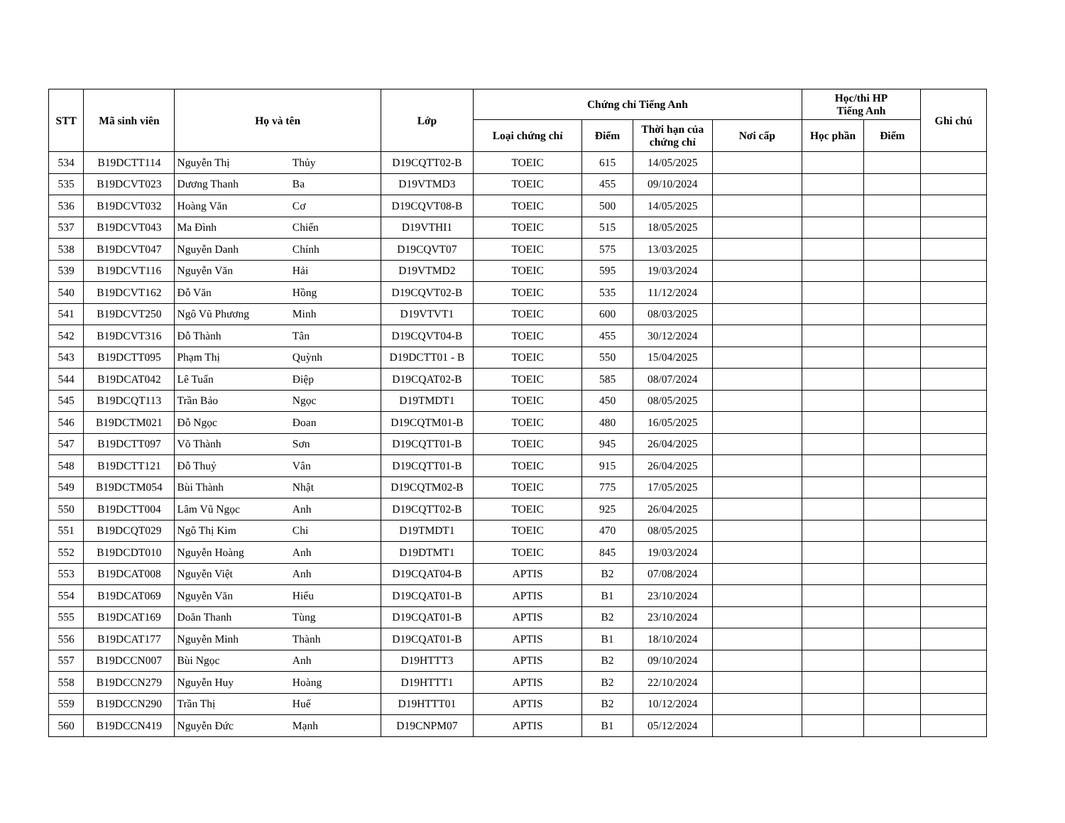| STT | Mã sinh viên | Họ và tên | | Lớp | Chứng chỉ Tiếng Anh | | | | Học/thi HP Tiếng Anh | | Ghi chú |
| --- | --- | --- | --- | --- | --- | --- | --- | --- | --- | --- | --- |
| | | | | | Loại chứng chỉ | Điểm | Thời hạn của chứng chỉ | Nơi cấp | Học phần | Điểm | |
| 534 | B19DCTT114 | Nguyễn Thị | Thủy | D19CQTT02-B | TOEIC | 615 | 14/05/2025 | | | | |
| 535 | B19DCVT023 | Dương Thanh | Ba | D19VTMD3 | TOEIC | 455 | 09/10/2024 | | | | |
| 536 | B19DCVT032 | Hoàng Văn | Cơ | D19CQVT08-B | TOEIC | 500 | 14/05/2025 | | | | |
| 537 | B19DCVT043 | Ma Đình | Chiến | D19VTHI1 | TOEIC | 515 | 18/05/2025 | | | | |
| 538 | B19DCVT047 | Nguyễn Danh | Chính | D19CQVT07 | TOEIC | 575 | 13/03/2025 | | | | |
| 539 | B19DCVT116 | Nguyễn Văn | Hải | D19VTMD2 | TOEIC | 595 | 19/03/2024 | | | | |
| 540 | B19DCVT162 | Đỗ Văn | Hồng | D19CQVT02-B | TOEIC | 535 | 11/12/2024 | | | | |
| 541 | B19DCVT250 | Ngô Vũ Phương | Minh | D19VTVT1 | TOEIC | 600 | 08/03/2025 | | | | |
| 542 | B19DCVT316 | Đỗ Thành | Tân | D19CQVT04-B | TOEIC | 455 | 30/12/2024 | | | | |
| 543 | B19DCTT095 | Phạm Thị | Quỳnh | D19DCTT01 - B | TOEIC | 550 | 15/04/2025 | | | | |
| 544 | B19DCAT042 | Lê Tuấn | Điệp | D19CQAT02-B | TOEIC | 585 | 08/07/2024 | | | | |
| 545 | B19DCQT113 | Trần Bảo | Ngọc | D19TMDT1 | TOEIC | 450 | 08/05/2025 | | | | |
| 546 | B19DCTM021 | Đỗ Ngọc | Đoan | D19CQTM01-B | TOEIC | 480 | 16/05/2025 | | | | |
| 547 | B19DCTT097 | Võ Thành | Sơn | D19CQTT01-B | TOEIC | 945 | 26/04/2025 | | | | |
| 548 | B19DCTT121 | Đỗ Thuỷ | Vân | D19CQTT01-B | TOEIC | 915 | 26/04/2025 | | | | |
| 549 | B19DCTM054 | Bùi Thành | Nhật | D19CQTM02-B | TOEIC | 775 | 17/05/2025 | | | | |
| 550 | B19DCTT004 | Lâm Vũ Ngọc | Anh | D19CQTT02-B | TOEIC | 925 | 26/04/2025 | | | | |
| 551 | B19DCQT029 | Ngô Thị Kim | Chi | D19TMDT1 | TOEIC | 470 | 08/05/2025 | | | | |
| 552 | B19DCDT010 | Nguyễn Hoàng | Anh | D19DTMT1 | TOEIC | 845 | 19/03/2024 | | | | |
| 553 | B19DCAT008 | Nguyễn Việt | Anh | D19CQAT04-B | APTIS | B2 | 07/08/2024 | | | | |
| 554 | B19DCAT069 | Nguyễn Văn | Hiếu | D19CQAT01-B | APTIS | B1 | 23/10/2024 | | | | |
| 555 | B19DCAT169 | Doãn Thanh | Tùng | D19CQAT01-B | APTIS | B2 | 23/10/2024 | | | | |
| 556 | B19DCAT177 | Nguyễn Minh | Thành | D19CQAT01-B | APTIS | B1 | 18/10/2024 | | | | |
| 557 | B19DCCN007 | Bùi Ngọc | Anh | D19HTTT3 | APTIS | B2 | 09/10/2024 | | | | |
| 558 | B19DCCN279 | Nguyễn Huy | Hoàng | D19HTTT1 | APTIS | B2 | 22/10/2024 | | | | |
| 559 | B19DCCN290 | Trần Thị | Huế | D19HTTT01 | APTIS | B2 | 10/12/2024 | | | | |
| 560 | B19DCCN419 | Nguyễn Đức | Mạnh | D19CNPM07 | APTIS | B1 | 05/12/2024 | | | | |